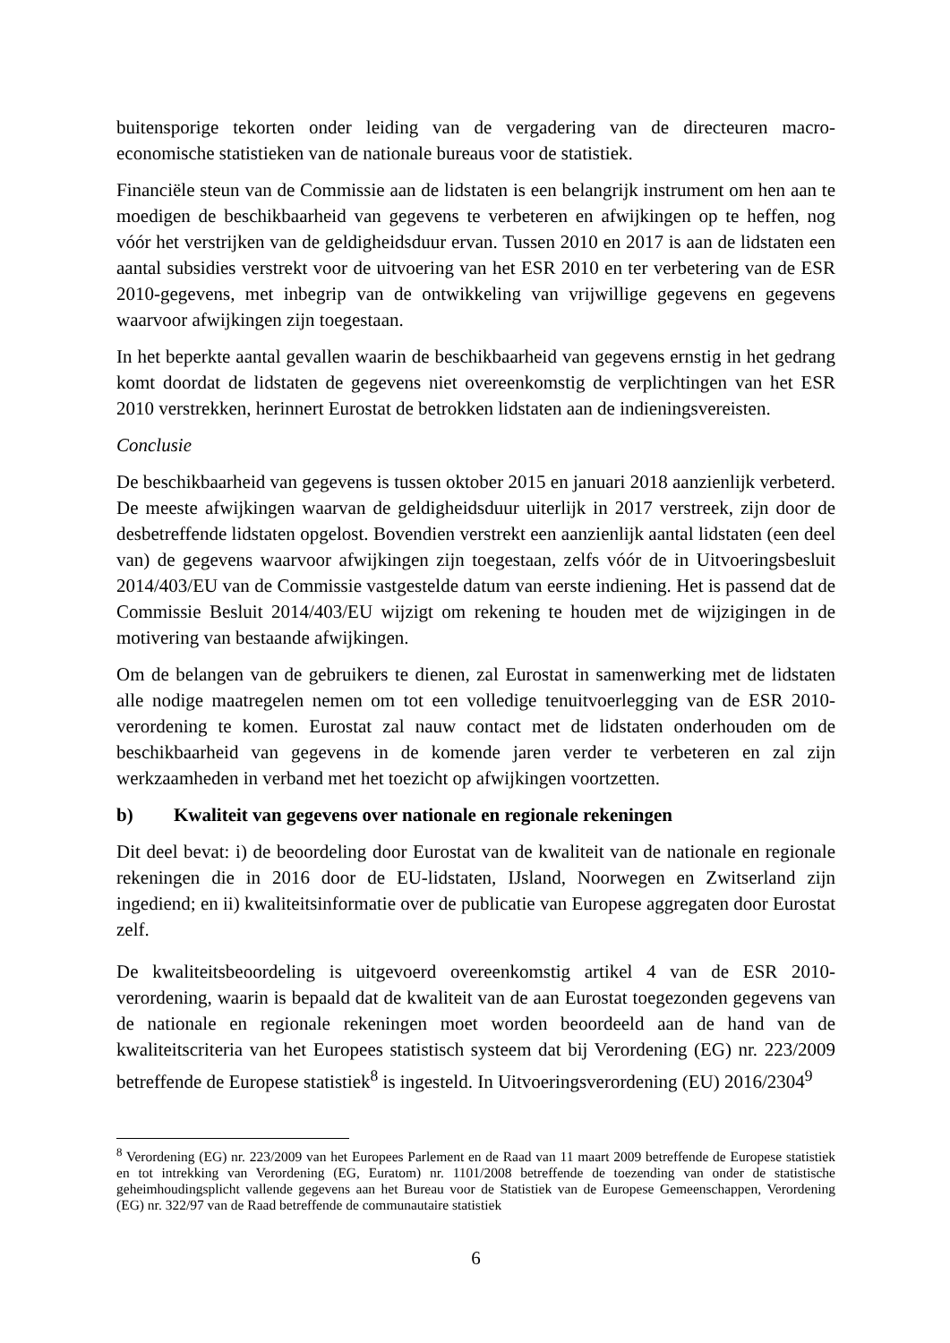buitensporige tekorten onder leiding van de vergadering van de directeuren macro-economische statistieken van de nationale bureaus voor de statistiek.
Financiële steun van de Commissie aan de lidstaten is een belangrijk instrument om hen aan te moedigen de beschikbaarheid van gegevens te verbeteren en afwijkingen op te heffen, nog vóór het verstrijken van de geldigheidsduur ervan. Tussen 2010 en 2017 is aan de lidstaten een aantal subsidies verstrekt voor de uitvoering van het ESR 2010 en ter verbetering van de ESR 2010-gegevens, met inbegrip van de ontwikkeling van vrijwillige gegevens en gegevens waarvoor afwijkingen zijn toegestaan.
In het beperkte aantal gevallen waarin de beschikbaarheid van gegevens ernstig in het gedrang komt doordat de lidstaten de gegevens niet overeenkomstig de verplichtingen van het ESR 2010 verstrekken, herinnert Eurostat de betrokken lidstaten aan de indieningsvereisten.
Conclusie
De beschikbaarheid van gegevens is tussen oktober 2015 en januari 2018 aanzienlijk verbeterd. De meeste afwijkingen waarvan de geldigheidsduur uiterlijk in 2017 verstreek, zijn door de desbetreffende lidstaten opgelost. Bovendien verstrekt een aanzienlijk aantal lidstaten (een deel van) de gegevens waarvoor afwijkingen zijn toegestaan, zelfs vóór de in Uitvoeringsbesluit 2014/403/EU van de Commissie vastgestelde datum van eerste indiening. Het is passend dat de Commissie Besluit 2014/403/EU wijzigt om rekening te houden met de wijzigingen in de motivering van bestaande afwijkingen.
Om de belangen van de gebruikers te dienen, zal Eurostat in samenwerking met de lidstaten alle nodige maatregelen nemen om tot een volledige tenuitvoerlegging van de ESR 2010-verordening te komen. Eurostat zal nauw contact met de lidstaten onderhouden om de beschikbaarheid van gegevens in de komende jaren verder te verbeteren en zal zijn werkzaamheden in verband met het toezicht op afwijkingen voortzetten.
b) Kwaliteit van gegevens over nationale en regionale rekeningen
Dit deel bevat: i) de beoordeling door Eurostat van de kwaliteit van de nationale en regionale rekeningen die in 2016 door de EU-lidstaten, IJsland, Noorwegen en Zwitserland zijn ingediend; en ii) kwaliteitsinformatie over de publicatie van Europese aggregaten door Eurostat zelf.
De kwaliteitsbeoordeling is uitgevoerd overeenkomstig artikel 4 van de ESR 2010-verordening, waarin is bepaald dat de kwaliteit van de aan Eurostat toegezonden gegevens van de nationale en regionale rekeningen moet worden beoordeeld aan de hand van de kwaliteitscriteria van het Europees statistisch systeem dat bij Verordening (EG) nr. 223/2009 betreffende de Europese statistiek<sup>8</sup> is ingesteld. In Uitvoeringsverordening (EU) 2016/2304<sup>9</sup>
<sup>8</sup> Verordening (EG) nr. 223/2009 van het Europees Parlement en de Raad van 11 maart 2009 betreffende de Europese statistiek en tot intrekking van Verordening (EG, Euratom) nr. 1101/2008 betreffende de toezending van onder de statistische geheimhoudingsplicht vallende gegevens aan het Bureau voor de Statistiek van de Europese Gemeenschappen, Verordening (EG) nr. 322/97 van de Raad betreffende de communautaire statistiek
6